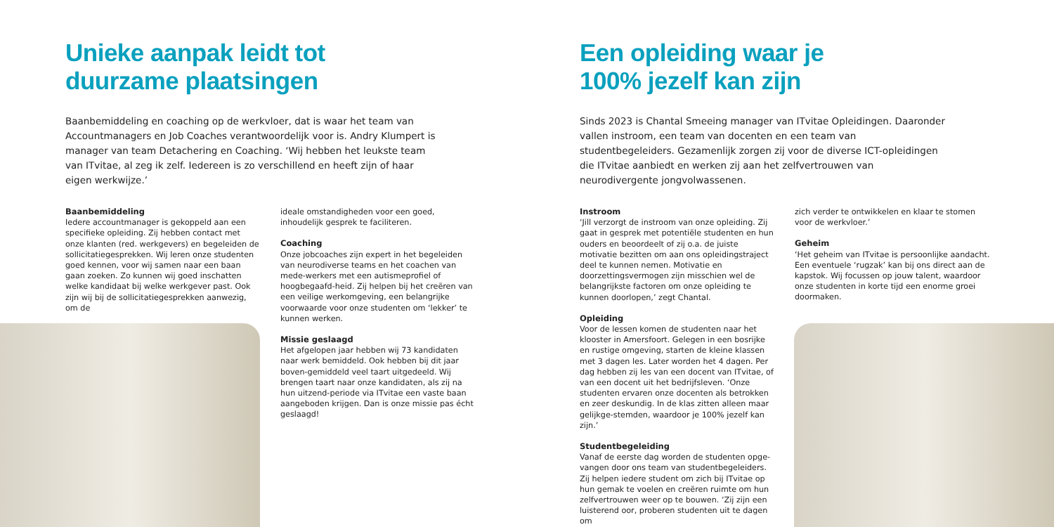Unieke aanpak leidt tot
duurzame plaatsingen
Baanbemiddeling en coaching op de werkvloer, dat is waar het team van Accountmanagers en Job Coaches verantwoordelijk voor is. Andry Klumpert is manager van team Detachering en Coaching. ‘Wij hebben het leukste team van ITvitae, al zeg ik zelf. Iedereen is zo verschillend en heeft zijn of haar eigen werkwijze.’
Baanbemiddeling
Iedere accountmanager is gekoppeld aan een specifieke opleiding. Zij hebben contact met onze klanten (red. werkgevers) en begeleiden de sollicitatiegesprekken. Wij leren onze studenten goed kennen, voor wij samen naar een baan gaan zoeken. Zo kunnen wij goed inschatten welke kandidaat bij welke werkgever past. Ook zijn wij bij de sollicitatiegesprekken aanwezig, om de
ideale omstandigheden voor een goed, inhoudelijk gesprek te faciliteren.
Coaching
Onze jobcoaches zijn expert in het begeleiden van neurodiverse teams en het coachen van mede-werkers met een autismeprofiel of hoogbegaafd-heid. Zij helpen bij het creëren van een veilige werkomgeving, een belangrijke voorwaarde voor onze studenten om ‘lekker’ te kunnen werken.
Missie geslaagd
Het afgelopen jaar hebben wij 73 kandidaten naar werk bemiddeld. Ook hebben bij dit jaar boven-gemiddeld veel taart uitgedeeld. Wij brengen taart naar onze kandidaten, als zij na hun uitzend-periode via ITvitae een vaste baan aangeboden krijgen. Dan is onze missie pas écht geslaagd!
Een opleiding waar je
100% jezelf kan zijn
Sinds 2023 is Chantal Smeeing manager van ITvitae Opleidingen. Daaronder vallen instroom, een team van docenten en een team van studentbegeleiders. Gezamenlijk zorgen zij voor de diverse ICT-opleidingen die ITvitae aanbiedt en werken zij aan het zelfvertrouwen van neurodivergente jongvolwassenen.
Instroom
‘Jill verzorgt de instroom van onze opleiding. Zij gaat in gesprek met potentiële studenten en hun ouders en beoordeelt of zij o.a. de juiste motivatie bezitten om aan ons opleidingstraject deel te kunnen nemen. Motivatie en doorzettingsvermogen zijn misschien wel de belangrijkste factoren om onze opleiding te kunnen doorlopen,’ zegt Chantal.
Opleiding
Voor de lessen komen de studenten naar het klooster in Amersfoort. Gelegen in een bosrijke en rustige omgeving, starten de kleine klassen met 3 dagen les. Later worden het 4 dagen. Per dag hebben zij les van een docent van ITvitae, of van een docent uit het bedrijfsleven. ‘Onze studenten ervaren onze docenten als betrokken en zeer deskundig. In de klas zitten alleen maar gelijkge-stemden, waardoor je 100% jezelf kan zijn.’
Studentbegeleiding
Vanaf de eerste dag worden de studenten opge-vangen door ons team van studentbegeleiders. Zij helpen iedere student om zich bij ITvitae op hun gemak te voelen en creëren ruimte om hun zelfvertrouwen weer op te bouwen. ‘Zij zijn een luisterend oor, proberen studenten uit te dagen om
zich verder te ontwikkelen en klaar te stomen voor de werkvloer.’
Geheim
‘Het geheim van ITvitae is persoonlijke aandacht. Een eventuele ‘rugzak’ kan bij ons direct aan de kapstok. Wij focussen op jouw talent, waardoor onze studenten in korte tijd een enorme groei doormaken.